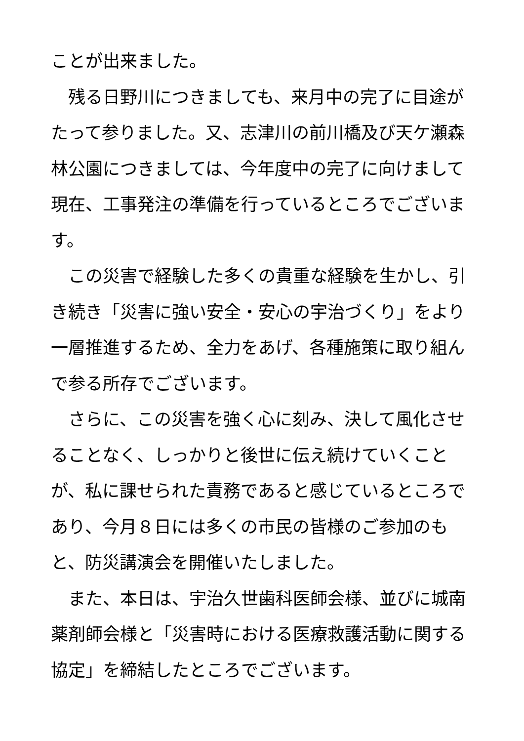ことが出来ました。
　残る日野川につきましても、来月中の完了に目途がたって参りました。又、志津川の前川橋及び天ケ瀬森林公園につきましては、今年度中の完了に向けまして現在、工事発注の準備を行っているところでございます。
　この災害で経験した多くの貴重な経験を生かし、引き続き「災害に強い安全・安心の宇治づくり」をより一層推進するため、全力をあげ、各種施策に取り組んで参る所存でございます。
　さらに、この災害を強く心に刻み、決して風化させることなく、しっかりと後世に伝え続けていくことが、私に課せられた責務であると感じているところであり、今月８日には多くの市民の皆様のご参加のもと、防災講演会を開催いたしました。
　また、本日は、宇治久世歯科医師会様、並びに城南薬剤師会様と「災害時における医療救護活動に関する協定」を締結したところでございます。